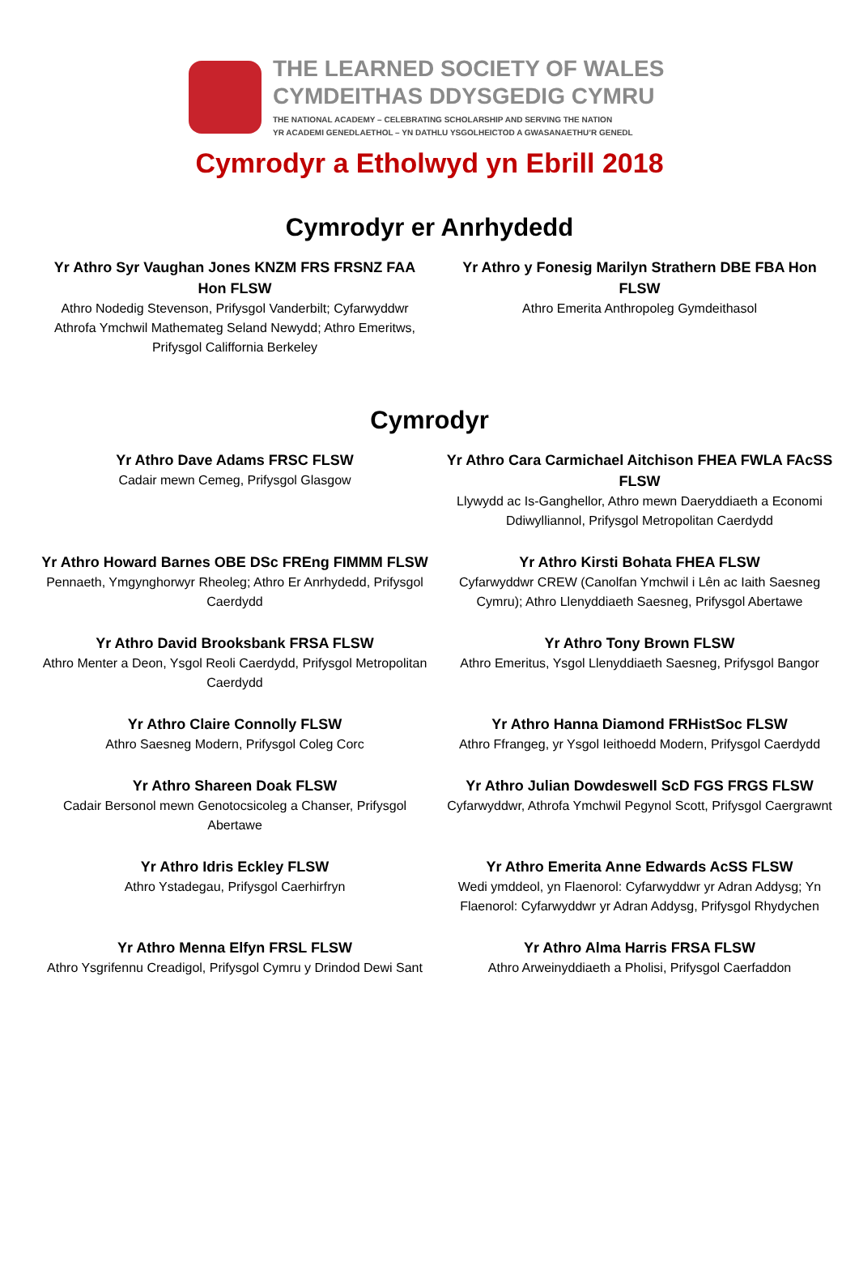THE LEARNED SOCIETY OF WALES
CYMDEITHAS DDYSGEDIG CYMRU
THE NATIONAL ACADEMY – CELEBRATING SCHOLARSHIP AND SERVING THE NATION
YR ACADEMI GENEDLAETHOL – YN DATHLU YSGOLHEICTOD A GWASANAETHU’R GENEDL
Cymrodyr a Etholwyd yn Ebrill 2018
Cymrodyr er Anrhydedd
Yr Athro Syr Vaughan Jones KNZM FRS FRSNZ FAA Hon FLSW
Athro Nodedig Stevenson, Prifysgol Vanderbilt; Cyfarwyddwr Athrofa Ymchwil Mathemateg Seland Newydd; Athro Emeritws, Prifysgol Califfornia Berkeley
Yr Athro y Fonesig Marilyn Strathern DBE FBA Hon FLSW
Athro Emerita Anthropoleg Gymdeithasol
Cymrodyr
Yr Athro Dave Adams FRSC FLSW
Cadair mewn Cemeg, Prifysgol Glasgow
Yr Athro Cara Carmichael Aitchison FHEA FWLA FAcSS FLSW
Llywydd ac Is-Ganghellor, Athro mewn Daeryddiaeth a Economi Ddiwylliannol, Prifysgol Metropolitan Caerdydd
Yr Athro Howard Barnes OBE DSc FREng FIMMM FLSW
Pennaeth, Ymgynghorwyr Rheoleg; Athro Er Anrhydedd, Prifysgol Caerdydd
Yr Athro Kirsti Bohata FHEA FLSW
Cyfarwyddwr CREW (Canolfan Ymchwil i Lên ac Iaith Saesneg Cymru); Athro Llenyddiaeth Saesneg, Prifysgol Abertawe
Yr Athro David Brooksbank FRSA FLSW
Athro Menter a Deon, Ysgol Reoli Caerdydd, Prifysgol Metropolitan Caerdydd
Yr Athro Tony Brown FLSW
Athro Emeritus, Ysgol Llenyddiaeth Saesneg, Prifysgol Bangor
Yr Athro Claire Connolly FLSW
Athro Saesneg Modern, Prifysgol Coleg Corc
Yr Athro Hanna Diamond FRHistSoc FLSW
Athro Ffrangeg, yr Ysgol Ieithoedd Modern, Prifysgol Caerdydd
Yr Athro Shareen Doak FLSW
Cadair Bersonol mewn Genotocsicoleg a Chanser, Prifysgol Abertawe
Yr Athro Julian Dowdeswell ScD FGS FRGS FLSW
Cyfarwyddwr, Athrofa Ymchwil Pegynol Scott, Prifysgol Caergrawnt
Yr Athro Idris Eckley FLSW
Athro Ystadegau, Prifysgol Caerhirfryn
Yr Athro Emerita Anne Edwards AcSS FLSW
Wedi ymddeol, yn Flaenorol: Cyfarwyddwr yr Adran Addysg; Yn Flaenorol: Cyfarwyddwr yr Adran Addysg, Prifysgol Rhydychen
Yr Athro Menna Elfyn FRSL FLSW
Athro Ysgrifennu Creadigol, Prifysgol Cymru y Drindod Dewi Sant
Yr Athro Alma Harris FRSA FLSW
Athro Arweinyddiaeth a Pholisi, Prifysgol Caerfaddon